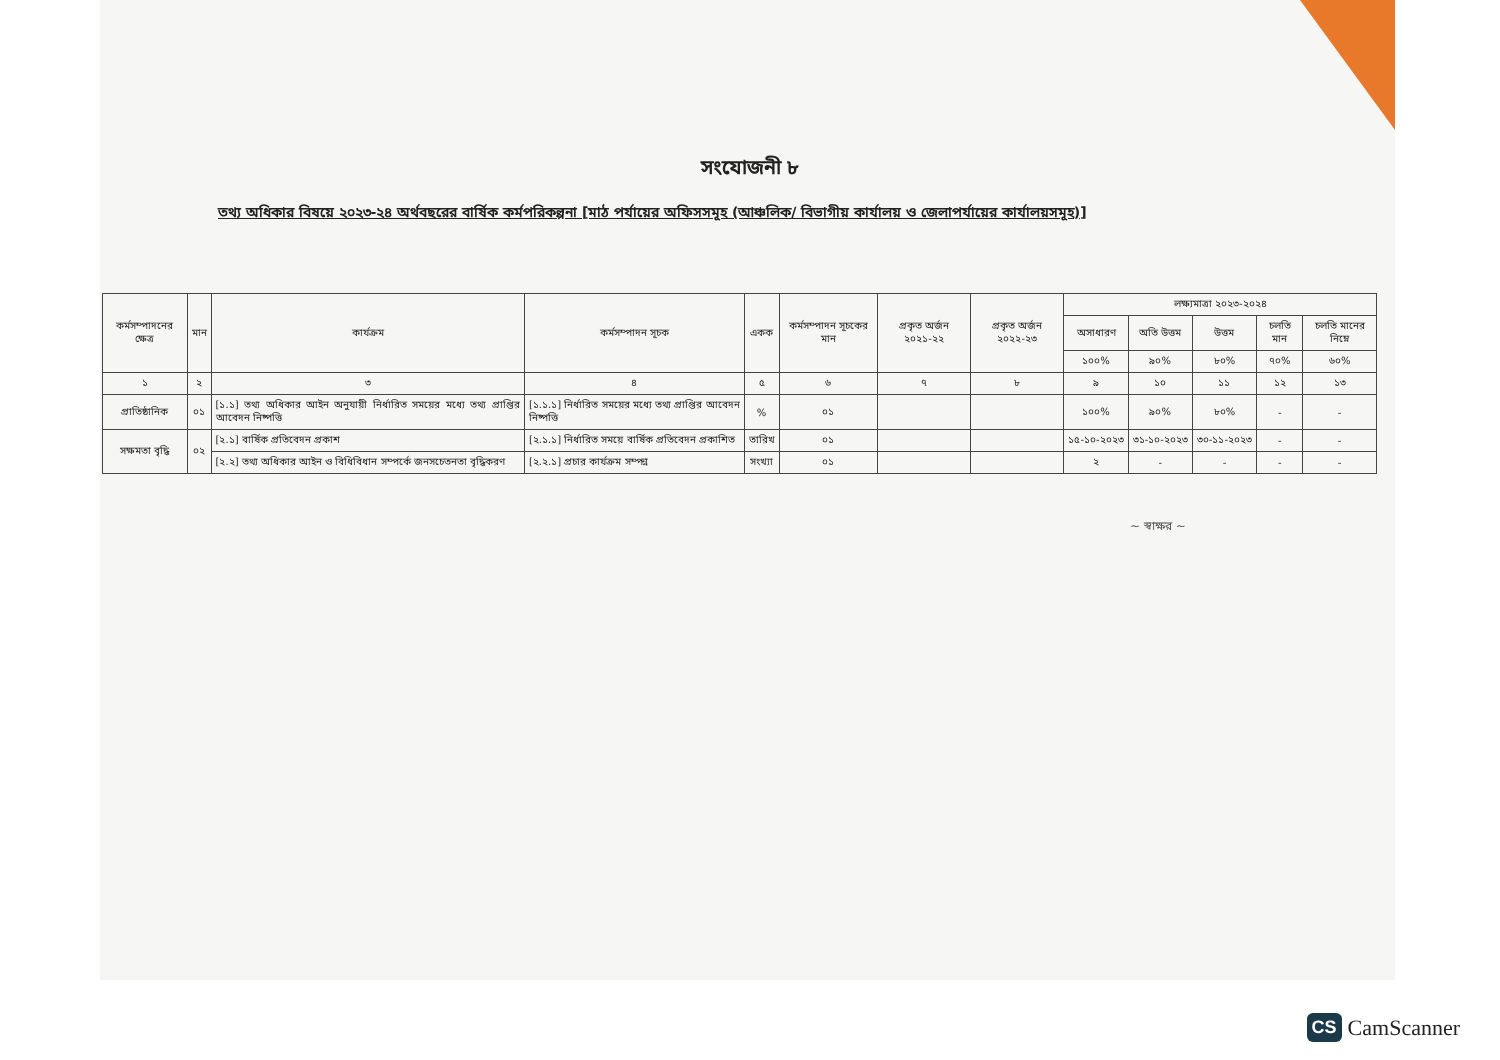সংযোজনী ৮
তথ্য অধিকার বিষয়ে ২০২৩-২৪ অর্থবছরের বার্ষিক কর্মপরিকল্পনা [মাঠ পর্যায়ের অফিসসমূহ (আঞ্চলিক/ বিভাগীয় কার্যালয় ও জেলাপর্যায়ের কার্যালয়সমূহ)]
| কর্মসম্পাদনের ক্ষেত্র | মান | কার্যক্রম | কর্মসম্পাদন সূচক | একক | কর্মসম্পাদন সূচকের মান | প্রকৃত অর্জন ২০২১-২২ | প্রকৃত অর্জন ২০২২-২৩ | লক্ষ্যমাত্রা ২০২৩-২০২৪ | | | | |
| --- | --- | --- | --- | --- | --- | --- | --- | --- | --- | --- | --- | --- |
| | | | | | | | | অসাধারণ | অতি উত্তম | উত্তম | চলতি মান | চলতি মানের নিম্নে |
| | | | | | | | | ১০০% | ৯০% | ৮০% | ৭০% | ৬০% |
| ১ | ২ | ৩ | ৪ | ৫ | ৬ | ৭ | ৮ | ৯ | ১০ | ১১ | ১২ | ১৩ |
| প্রাতিষ্ঠানিক | ০১ | [১.১] তথ্য অধিকার আইন অনুযায়ী নির্ধারিত সময়ের মধ্যে তথ্য প্রাপ্তির আবেদন নিষ্পত্তি | [১.১.১] নির্ধারিত সময়ের মধ্যে তথ্য প্রাপ্তির আবেদন নিষ্পত্তি | % | ০১ | | | ১০০% | ৯০% | ৮০% | - | - |
| সক্ষমতা বৃদ্ধি | ০২ | [২.১] বার্ষিক প্রতিবেদন প্রকাশ | [২.১.১] নির্ধারিত সময়ে বার্ষিক প্রতিবেদন প্রকাশিত | তারিখ | ০১ | | | ১৫-১০-২০২৩ | ৩১-১০-২০২৩ | ৩০-১১-২০২৩ | - | - |
| | | [২.২] তথ্য অধিকার আইন ও বিধিবিধান সম্পর্কে জনসচেতনতা বৃদ্ধিকরণ | [২.২.১] প্রচার কার্যক্রম সম্পন্ন | সংখ্যা | ০১ | | | ২ | - | - | - | - |
~ স্বাক্ষর ~
CS CamScanner